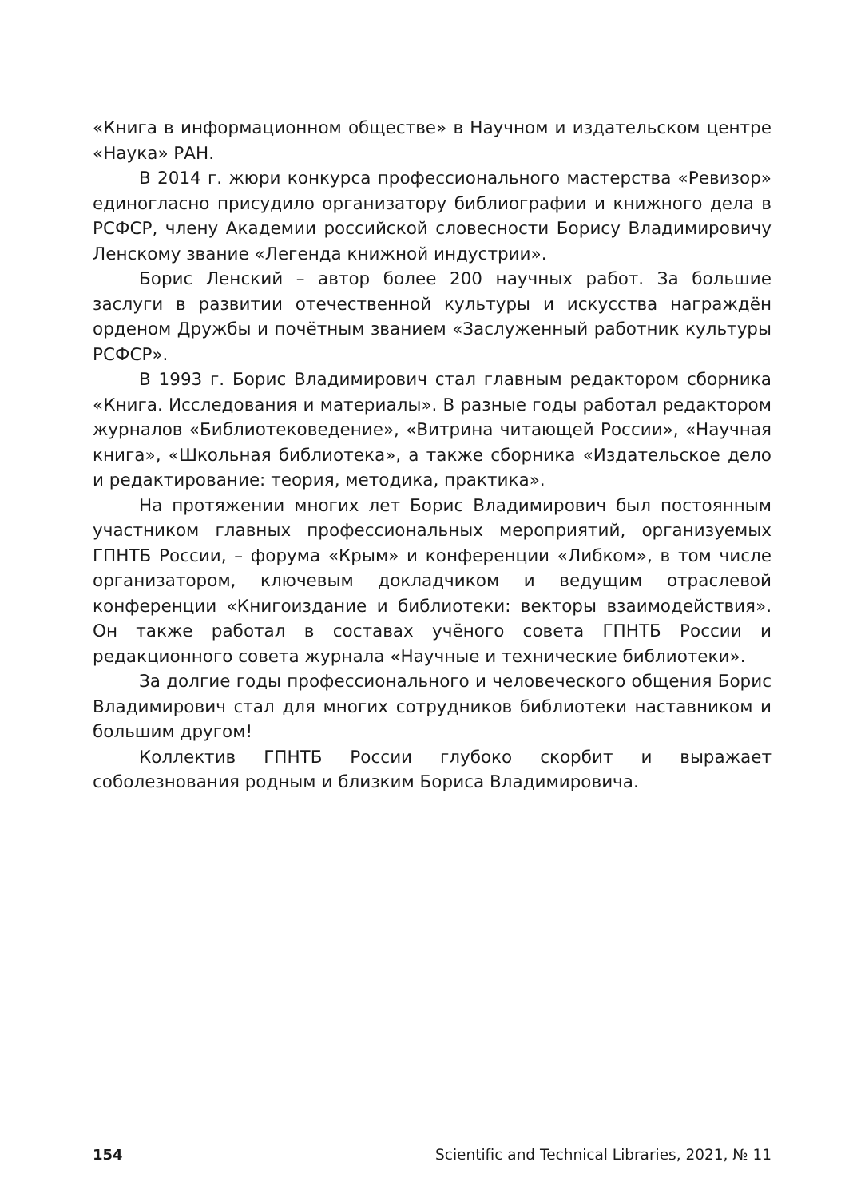«Книга в информационном обществе» в Научном и издательском центре «Наука» РАН.
В 2014 г. жюри конкурса профессионального мастерства «Ревизор» единогласно присудило организатору библиографии и книжного дела в РСФСР, члену Академии российской словесности Борису Владимировичу Ленскому звание «Легенда книжной индустрии».
Борис Ленский – автор более 200 научных работ. За большие заслуги в развитии отечественной культуры и искусства награждён орденом Дружбы и почётным званием «Заслуженный работник культуры РСФСР».
В 1993 г. Борис Владимирович стал главным редактором сборника «Книга. Исследования и материалы». В разные годы работал редактором журналов «Библиотековедение», «Витрина читающей России», «Научная книга», «Школьная библиотека», а также сборника «Издательское дело и редактирование: теория, методика, практика».
На протяжении многих лет Борис Владимирович был постоянным участником главных профессиональных мероприятий, организуемых ГПНТБ России, – форума «Крым» и конференции «Либком», в том числе организатором, ключевым докладчиком и ведущим отраслевой конференции «Книгоиздание и библиотеки: векторы взаимодействия». Он также работал в составах учёного совета ГПНТБ России и редакционного совета журнала «Научные и технические библиотеки».
За долгие годы профессионального и человеческого общения Борис Владимирович стал для многих сотрудников библиотеки наставником и большим другом!
Коллектив ГПНТБ России глубоко скорбит и выражает соболезнования родным и близким Бориса Владимировича.
154 Scientific and Technical Libraries, 2021, № 11